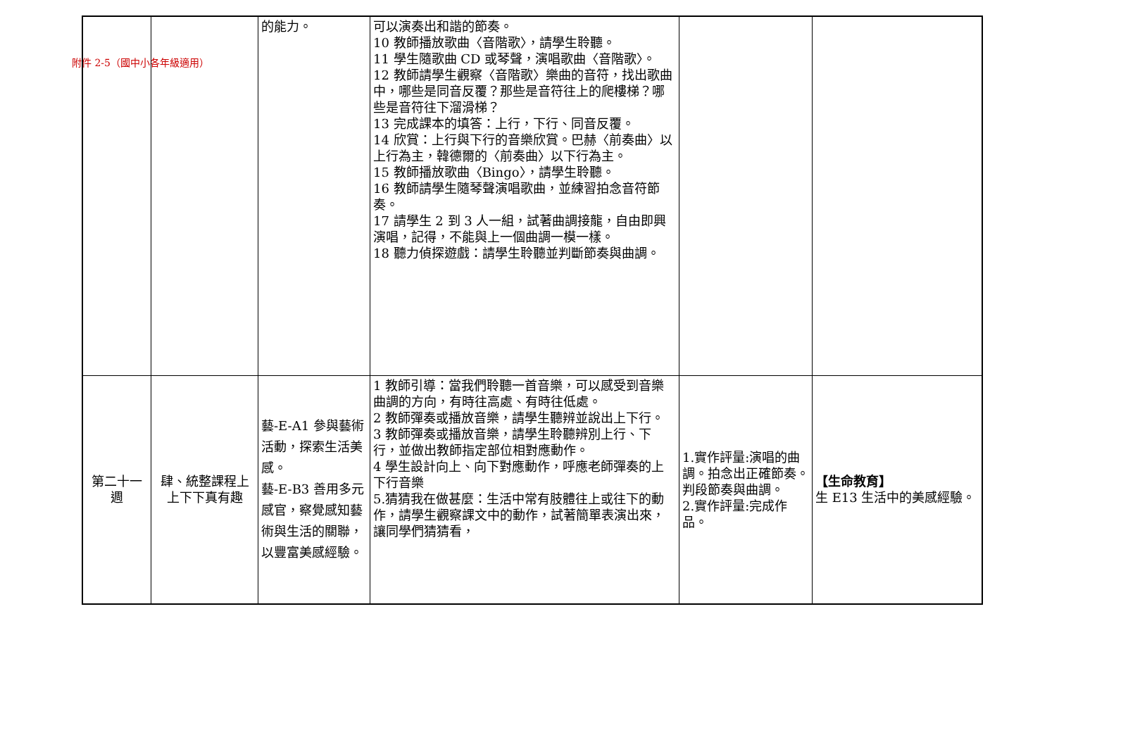附件 2-5（國中小各年級適用）
| | | 的能力。 | 可以演奏出和諧的節奏。 10 教師播放歌曲〈音階歌〉，請學生聆聽。 11 學生隨歌曲 CD 或琴聲，演唱歌曲〈音階歌〉。 12 教師請學生觀察〈音階歌〉樂曲的音符，找出歌曲中，哪些是同音反覆？那些是音符往上的爬樓梯？哪些是音符往下溜滑梯？ 13 完成課本的填答：上行，下行、同音反覆。 14 欣賞：上行與下行的音樂欣賞。巴赫〈前奏曲〉以上行為主，韓德爾的〈前奏曲〉以下行為主。 15 教師播放歌曲〈Bingo〉，請學生聆聽。 16 教師請學生隨琴聲演唱歌曲，並練習拍念音符節奏。 17 請學生 2 到 3 人一組，試著曲調接龍，自由即興演唱，記得，不能與上一個曲調一模一樣。 18 聽力偵探遊戲：請學生聆聽並判斷節奏與曲調。 | | |
| 第二十一週 | 肆、統整課程上上下下真有趣 | 藝-E-A1 參與藝術活動，探索生活美感。 藝-E-B3 善用多元感官，察覺感知藝術與生活的關聯，以豐富美感經驗。 | 1 教師引導：當我們聆聽一首音樂，可以感受到音樂曲調的方向，有時往高處、有時往低處。 2 教師彈奏或播放音樂，請學生聽辨並說出上下行。 3 教師彈奏或播放音樂，請學生聆聽辨別上行、下行，並做出教師指定部位相對應動作。 4 學生設計向上、向下對應動作，呼應老師彈奏的上下行音樂 5.猜猜我在做甚麼：生活中常有肢體往上或往下的動作，請學生觀察課文中的動作，試著簡單表演出來，讓同學們猜猜看， | 1.實作評量:演唱的曲調。拍念出正確節奏。判段節奏與曲調。 2.實作評量:完成作品。 | 【生命教育】 生 E13 生活中的美感經驗。 |